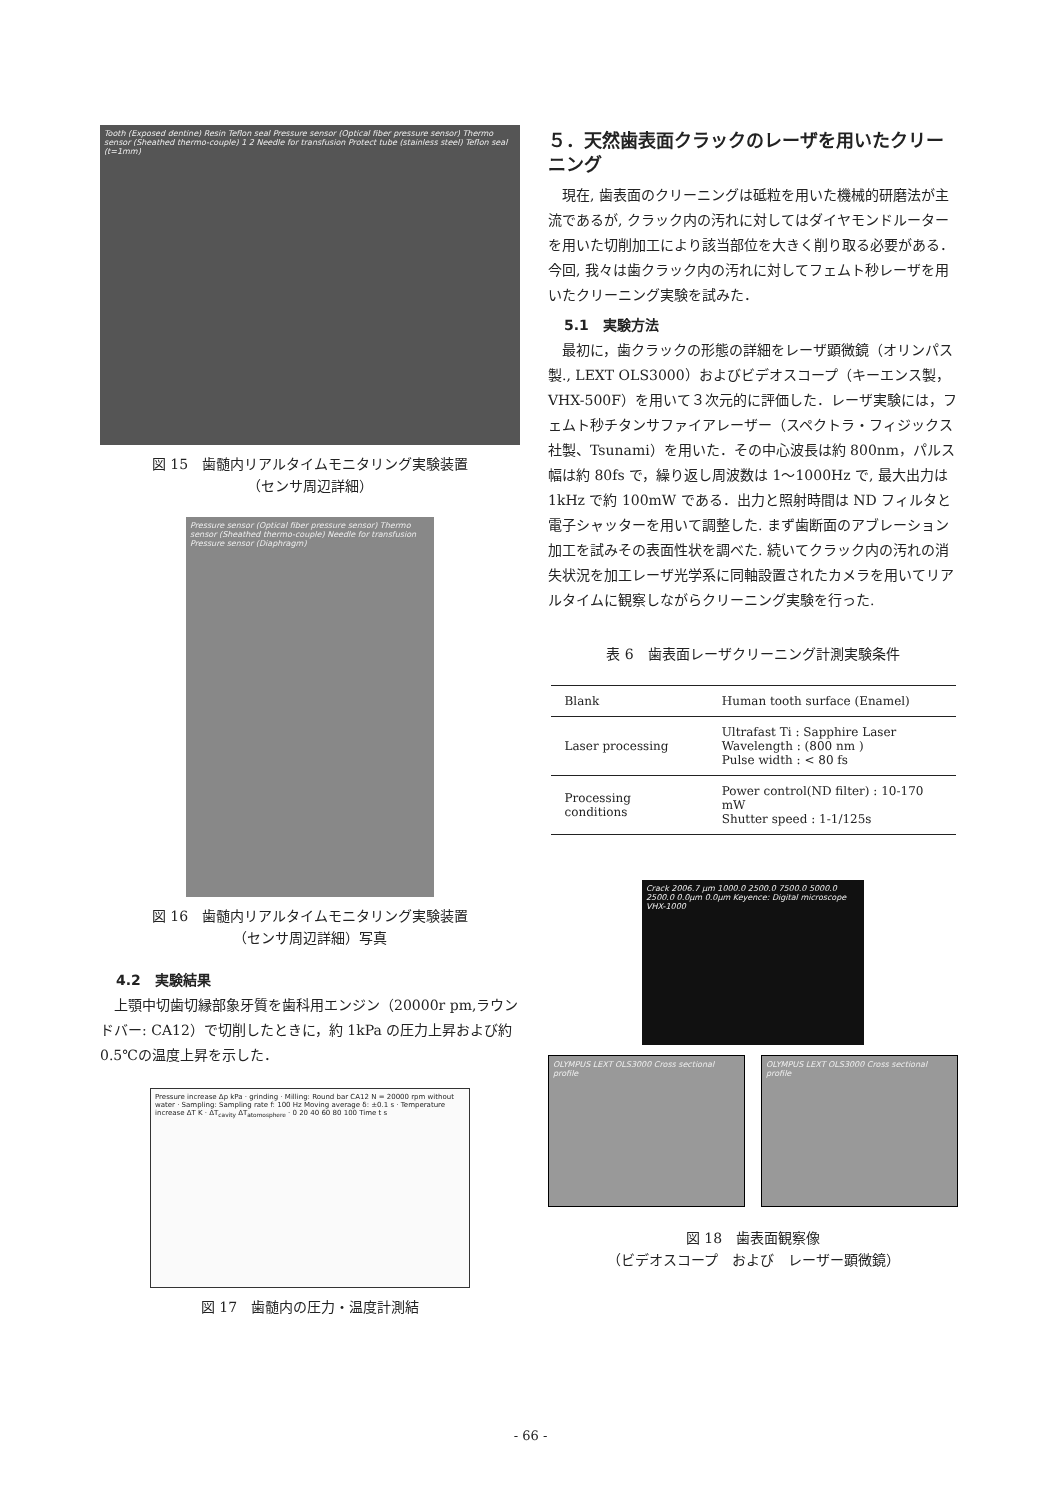Tooth (Exposed dentine) Resin Teflon seal Pressure sensor (Optical fiber pressure sensor) Thermo sensor (Sheathed thermo-couple) 1 2 Needle for transfusion Protect tube (stainless steel) Teflon seal (t=1mm)
図 15　歯髄内リアルタイムモニタリング実験装置
（センサ周辺詳細）
Pressure sensor (Optical fiber pressure sensor) Thermo sensor (Sheathed thermo-couple) Needle for transfusion Pressure sensor (Diaphragm)
図 16　歯髄内リアルタイムモニタリング実験装置
（センサ周辺詳細）写真
4.2　実験結果
上顎中切歯切縁部象牙質を歯科用エンジン（20000r pm,ラウンドバー: CA12）で切削したときに，約 1kPa の圧力上昇および約 0.5℃の温度上昇を示した．
Pressure increase Δp kPa · grinding · Milling: Round bar CA12 N = 20000 rpm without water · Sampling: Sampling rate f: 100 Hz Moving average δ: ±0.1 s · Temperature increase ΔT K · ΔT<sub>cavity</sub> ΔT<sub>atomosphere</sub> · 0 20 40 60 80 100 Time t s
図 17　歯髄内の圧力・温度計測結
５．天然歯表面クラックのレーザを用いたクリーニング
現在, 歯表面のクリーニングは砥粒を用いた機械的研磨法が主流であるが, クラック内の汚れに対してはダイヤモンドルーターを用いた切削加工により該当部位を大きく削り取る必要がある．今回, 我々は歯クラック内の汚れに対してフェムト秒レーザを用いたクリーニング実験を試みた．
5.1　実験方法
最初に，歯クラックの形態の詳細をレーザ顕微鏡（オリンパス製., LEXT OLS3000）およびビデオスコープ（キーエンス製，VHX-500F）を用いて３次元的に評価した．レーザ実験には，フェムト秒チタンサファイアレーザー（スペクトラ・フィジックス社製、Tsunami）を用いた．その中心波長は約 800nm，パルス幅は約 80fs で，繰り返し周波数は 1～1000Hz で, 最大出力は 1kHz で約 100mW である．出力と照射時間は ND フィルタと電子シャッターを用いて調整した. まず歯断面のアブレーション加工を試みその表面性状を調べた. 続いてクラック内の汚れの消失状況を加工レーザ光学系に同軸設置されたカメラを用いてリアルタイムに観察しながらクリーニング実験を行った.
表 6　歯表面レーザクリーニング計測実験条件
| Blank | Human tooth surface (Enamel) |
| Laser processing | Ultrafast Ti : Sapphire Laser Wavelength : (800 nm ) Pulse width : < 80 fs |
| Processing conditions | Power control(ND filter) : 10-170 mW Shutter speed : 1-1/125s |
Crack 2006.7 μm 1000.0 2500.0 7500.0 5000.0 2500.0 0.0μm 0.0μm Keyence: Digital microscope VHX-1000
OLYMPUS LEXT OLS3000 Cross sectional profile
OLYMPUS LEXT OLS3000 Cross sectional profile
図 18　歯表面観察像
（ビデオスコープ　および　レーザー顕微鏡）
- 66 -